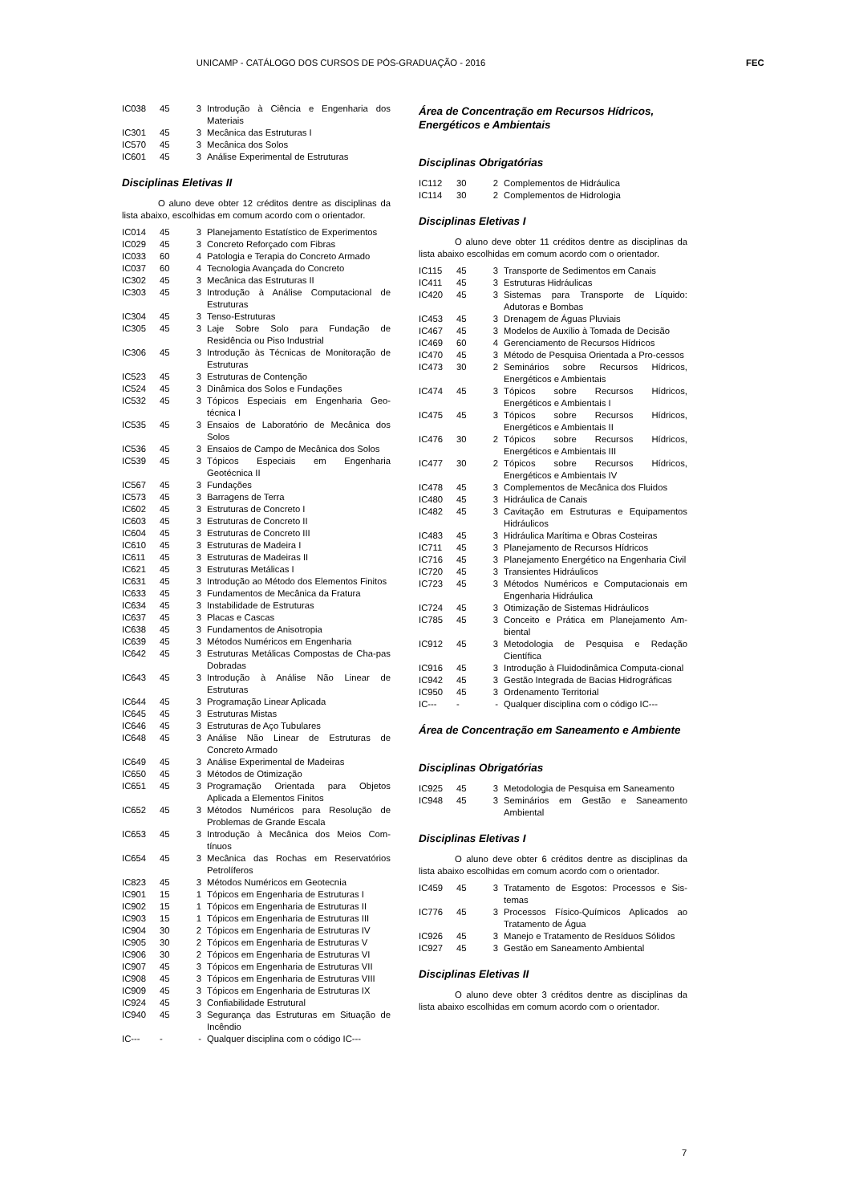UNICAMP - CATÁLOGO DOS CURSOS DE PÓS-GRADUAÇÃO - 2016 FEC
| IC038 | 45 | 3 | Introdução à Ciência e Engenharia dos Materiais |
| IC301 | 45 | 3 | Mecânica das Estruturas I |
| IC570 | 45 | 3 | Mecânica dos Solos |
| IC601 | 45 | 3 | Análise Experimental de Estruturas |
Disciplinas Eletivas II
O aluno deve obter 12 créditos dentre as disciplinas da lista abaixo, escolhidas em comum acordo com o orientador.
| IC014 | 45 | 3 | Planejamento Estatístico de Experimentos |
| IC029 | 45 | 3 | Concreto Reforçado com Fibras |
| IC033 | 60 | 4 | Patologia e Terapia do Concreto Armado |
| IC037 | 60 | 4 | Tecnologia Avançada do Concreto |
| IC302 | 45 | 3 | Mecânica das Estruturas II |
| IC303 | 45 | 3 | Introdução à Análise Computacional de Estruturas |
| IC304 | 45 | 3 | Tenso-Estruturas |
| IC305 | 45 | 3 | Laje Sobre Solo para Fundação de Residência ou Piso Industrial |
| IC306 | 45 | 3 | Introdução às Técnicas de Monitoração de Estruturas |
| IC523 | 45 | 3 | Estruturas de Contenção |
| IC524 | 45 | 3 | Dinâmica dos Solos e Fundações |
| IC532 | 45 | 3 | Tópicos Especiais em Engenharia Geo-técnica I |
| IC535 | 45 | 3 | Ensaios de Laboratório de Mecânica dos Solos |
| IC536 | 45 | 3 | Ensaios de Campo de Mecânica dos Solos |
| IC539 | 45 | 3 | Tópicos Especiais em Engenharia Geotécnica II |
| IC567 | 45 | 3 | Fundações |
| IC573 | 45 | 3 | Barragens de Terra |
| IC602 | 45 | 3 | Estruturas de Concreto I |
| IC603 | 45 | 3 | Estruturas de Concreto II |
| IC604 | 45 | 3 | Estruturas de Concreto III |
| IC610 | 45 | 3 | Estruturas de Madeira I |
| IC611 | 45 | 3 | Estruturas de Madeiras II |
| IC621 | 45 | 3 | Estruturas Metálicas I |
| IC631 | 45 | 3 | Introdução ao Método dos Elementos Finitos |
| IC633 | 45 | 3 | Fundamentos de Mecânica da Fratura |
| IC634 | 45 | 3 | Instabilidade de Estruturas |
| IC637 | 45 | 3 | Placas e Cascas |
| IC638 | 45 | 3 | Fundamentos de Anisotropia |
| IC639 | 45 | 3 | Métodos Numéricos em Engenharia |
| IC642 | 45 | 3 | Estruturas Metálicas Compostas de Cha-pas Dobradas |
| IC643 | 45 | 3 | Introdução à Análise Não Linear de Estruturas |
| IC644 | 45 | 3 | Programação Linear Aplicada |
| IC645 | 45 | 3 | Estruturas Mistas |
| IC646 | 45 | 3 | Estruturas de Aço Tubulares |
| IC648 | 45 | 3 | Análise Não Linear de Estruturas de Concreto Armado |
| IC649 | 45 | 3 | Análise Experimental de Madeiras |
| IC650 | 45 | 3 | Métodos de Otimização |
| IC651 | 45 | 3 | Programação Orientada para Objetos Aplicada a Elementos Finitos |
| IC652 | 45 | 3 | Métodos Numéricos para Resolução de Problemas de Grande Escala |
| IC653 | 45 | 3 | Introdução à Mecânica dos Meios Com-tínuos |
| IC654 | 45 | 3 | Mecânica das Rochas em Reservatórios Petrolíferos |
| IC823 | 45 | 3 | Métodos Numéricos em Geotecnia |
| IC901 | 15 | 1 | Tópicos em Engenharia de Estruturas I |
| IC902 | 15 | 1 | Tópicos em Engenharia de Estruturas II |
| IC903 | 15 | 1 | Tópicos em Engenharia de Estruturas III |
| IC904 | 30 | 2 | Tópicos em Engenharia de Estruturas IV |
| IC905 | 30 | 2 | Tópicos em Engenharia de Estruturas V |
| IC906 | 30 | 2 | Tópicos em Engenharia de Estruturas VI |
| IC907 | 45 | 3 | Tópicos em Engenharia de Estruturas VII |
| IC908 | 45 | 3 | Tópicos em Engenharia de Estruturas VIII |
| IC909 | 45 | 3 | Tópicos em Engenharia de Estruturas IX |
| IC924 | 45 | 3 | Confiabilidade Estrutural |
| IC940 | 45 | 3 | Segurança das Estruturas em Situação de Incêndio |
| IC--- | - | - | Qualquer disciplina com o código IC--- |
Área de Concentração em Recursos Hídricos, Energéticos e Ambientais
Disciplinas Obrigatórias
| IC112 | 30 | 2 | Complementos de Hidráulica |
| IC114 | 30 | 2 | Complementos de Hidrologia |
Disciplinas Eletivas I
O aluno deve obter 11 créditos dentre as disciplinas da lista abaixo escolhidas em comum acordo com o orientador.
| IC115 | 45 | 3 | Transporte de Sedimentos em Canais |
| IC411 | 45 | 3 | Estruturas Hidráulicas |
| IC420 | 45 | 3 | Sistemas para Transporte de Líquido: Adutoras e Bombas |
| IC453 | 45 | 3 | Drenagem de Águas Pluviais |
| IC467 | 45 | 3 | Modelos de Auxílio à Tomada de Decisão |
| IC469 | 60 | 4 | Gerenciamento de Recursos Hídricos |
| IC470 | 45 | 3 | Método de Pesquisa Orientada a Pro-cessos |
| IC473 | 30 | 2 | Seminários sobre Recursos Hídricos, Energéticos e Ambientais |
| IC474 | 45 | 3 | Tópicos sobre Recursos Hídricos, Energéticos e Ambientais I |
| IC475 | 45 | 3 | Tópicos sobre Recursos Hídricos, Energéticos e Ambientais II |
| IC476 | 30 | 2 | Tópicos sobre Recursos Hídricos, Energéticos e Ambientais III |
| IC477 | 30 | 2 | Tópicos sobre Recursos Hídricos, Energéticos e Ambientais IV |
| IC478 | 45 | 3 | Complementos de Mecânica dos Fluidos |
| IC480 | 45 | 3 | Hidráulica de Canais |
| IC482 | 45 | 3 | Cavitação em Estruturas e Equipamentos Hidráulicos |
| IC483 | 45 | 3 | Hidráulica Marítima e Obras Costeiras |
| IC711 | 45 | 3 | Planejamento de Recursos Hídricos |
| IC716 | 45 | 3 | Planejamento Energético na Engenharia Civil |
| IC720 | 45 | 3 | Transientes Hidráulicos |
| IC723 | 45 | 3 | Métodos Numéricos e Computacionais em Engenharia Hidráulica |
| IC724 | 45 | 3 | Otimização de Sistemas Hidráulicos |
| IC785 | 45 | 3 | Conceito e Prática em Planejamento Am-biental |
| IC912 | 45 | 3 | Metodologia de Pesquisa e Redação Científica |
| IC916 | 45 | 3 | Introdução à Fluidodinâmica Computa-cional |
| IC942 | 45 | 3 | Gestão Integrada de Bacias Hidrográficas |
| IC950 | 45 | 3 | Ordenamento Territorial |
| IC--- | - | - | Qualquer disciplina com o código IC--- |
Área de Concentração em Saneamento e Ambiente
Disciplinas Obrigatórias
| IC925 | 45 | 3 | Metodologia de Pesquisa em Saneamento |
| IC948 | 45 | 3 | Seminários em Gestão e Saneamento Ambiental |
Disciplinas Eletivas I
O aluno deve obter 6 créditos dentre as disciplinas da lista abaixo escolhidas em comum acordo com o orientador.
| IC459 | 45 | 3 | Tratamento de Esgotos: Processos e Sis-temas |
| IC776 | 45 | 3 | Processos Físico-Químicos Aplicados ao Tratamento de Água |
| IC926 | 45 | 3 | Manejo e Tratamento de Resíduos Sólidos |
| IC927 | 45 | 3 | Gestão em Saneamento Ambiental |
Disciplinas Eletivas II
O aluno deve obter 3 créditos dentre as disciplinas da lista abaixo escolhidas em comum acordo com o orientador.
7